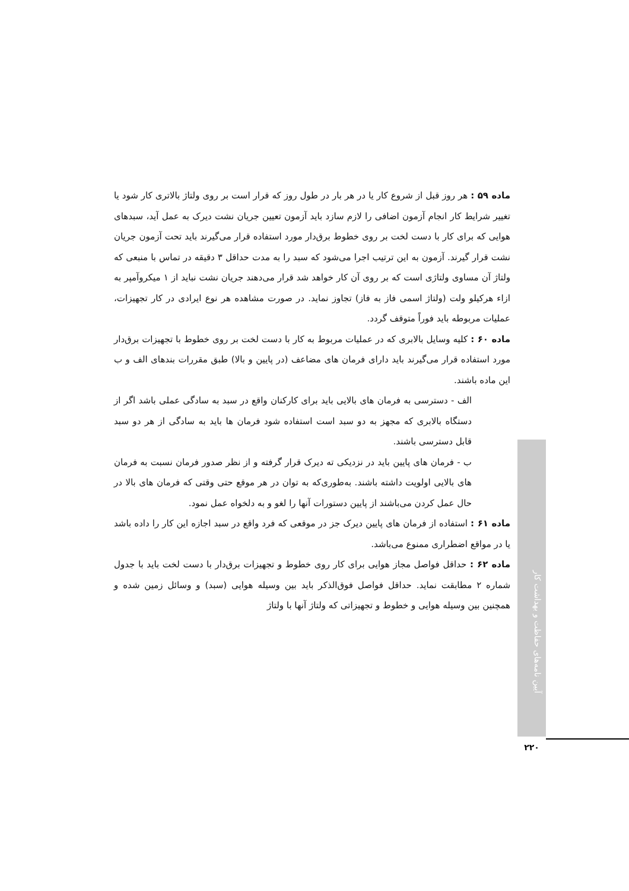ماده ۵۹ : هر روز قبل از شروع کار یا در هر بار در طول روز که قرار است بر روی ولتاژ بالاتری کار شود یا تغییر شرایط کار انجام آزمون اضافی را لازم سازد باید آزمون تعیین جریان نشت دیرک به عمل آید، سبدهای هوایی که برای کار با دست لخت بر روی خطوط برق‌دار مورد استفاده قرار می‌گیرند باید تحت آزمون جریان نشت قرار گیرند. آزمون به این ترتیب اجرا می‌شود که سبد را به مدت حداقل ۳ دقیقه در تماس با منبعی که ولتاژ آن مساوی ولتاژی است که بر روی آن کار خواهد شد قرار می‌دهند جریان نشت نباید از ۱ میکروآمپر به ازاء هرکیلو ولت (ولتاژ اسمی فاز به فاز) تجاوز نماید. در صورت مشاهده هر نوع ایرادی در کار تجهیزات، عملیات مربوطه باید فوراً متوقف گردد.
ماده ۶۰ : کلیه وسایل بالابری که در عملیات مربوط به کار با دست لخت بر روی خطوط با تجهیزات برق‌دار مورد استفاده قرار می‌گیرند باید دارای فرمان های مضاعف (در پایین و بالا) طبق مقررات بندهای الف و ب این ماده باشند.
الف - دسترسی به فرمان های بالایی باید برای کارکنان واقع در سبد به سادگی عملی باشد اگر از دستگاه بالابری که مجهز به دو سبد است استفاده شود فرمان ها باید به سادگی از هر دو سبد قابل دسترسی باشند.
ب - فرمان های پایین باید در نزدیکی ته دیرک قرار گرفته و از نظر صدور فرمان نسبت به فرمان های بالایی اولویت داشته باشند. به‌طوری‌که به توان در هر موقع حتی وقتی که فرمان های بالا در حال عمل کردن می‌باشند از پایین دستورات آنها را لغو و به دلخواه عمل نمود.
ماده ۶۱ : استفاده از فرمان های پایین دیرک جز در موقعی که فرد واقع در سبد اجازه این کار را داده باشد یا در مواقع اضطراری ممنوع می‌باشد.
ماده ۶۲ : حداقل فواصل مجاز هوایی برای کار روی خطوط و تجهیزات برق‌دار با دست لخت باید با جدول شماره ۲ مطابقت نماید. حداقل فواصل فوق‌الذکر باید بین وسیله هوایی (سبد) و وسائل زمین شده و همچنین بین وسیله هوایی و خطوط و تجهیزاتی که ولتاژ آنها با ولتاژ
آیین نامه‌های حفاظت و بهداشت کار
۲۲۰